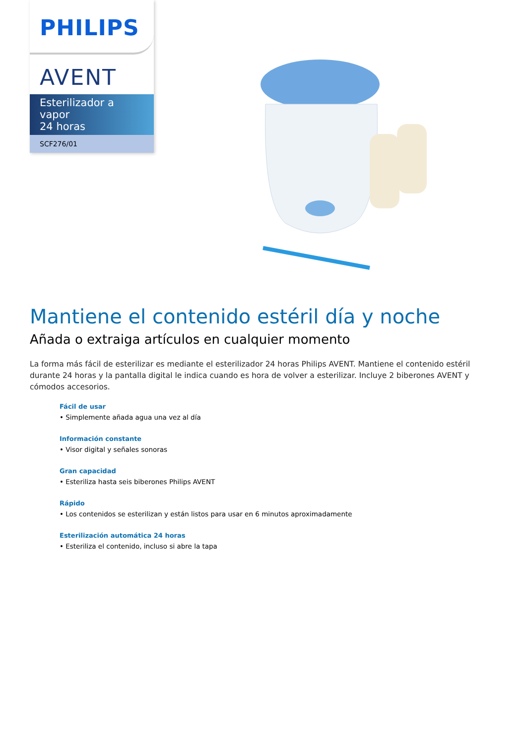PHILIPS
AVENT
Esterilizador a vapor
24 horas
SCF276/01
Mantiene el contenido estéril día y noche
Añada o extraiga artículos en cualquier momento
La forma más fácil de esterilizar es mediante el esterilizador 24 horas Philips AVENT. Mantiene el contenido estéril durante 24 horas y la pantalla digital le indica cuando es hora de volver a esterilizar. Incluye 2 biberones AVENT y cómodos accesorios.
Fácil de usar
• Simplemente añada agua una vez al día
Información constante
• Visor digital y señales sonoras
Gran capacidad
• Esteriliza hasta seis biberones Philips AVENT
Rápido
• Los contenidos se esterilizan y están listos para usar en 6 minutos aproximadamente
Esterilización automática 24 horas
• Esteriliza el contenido, incluso si abre la tapa